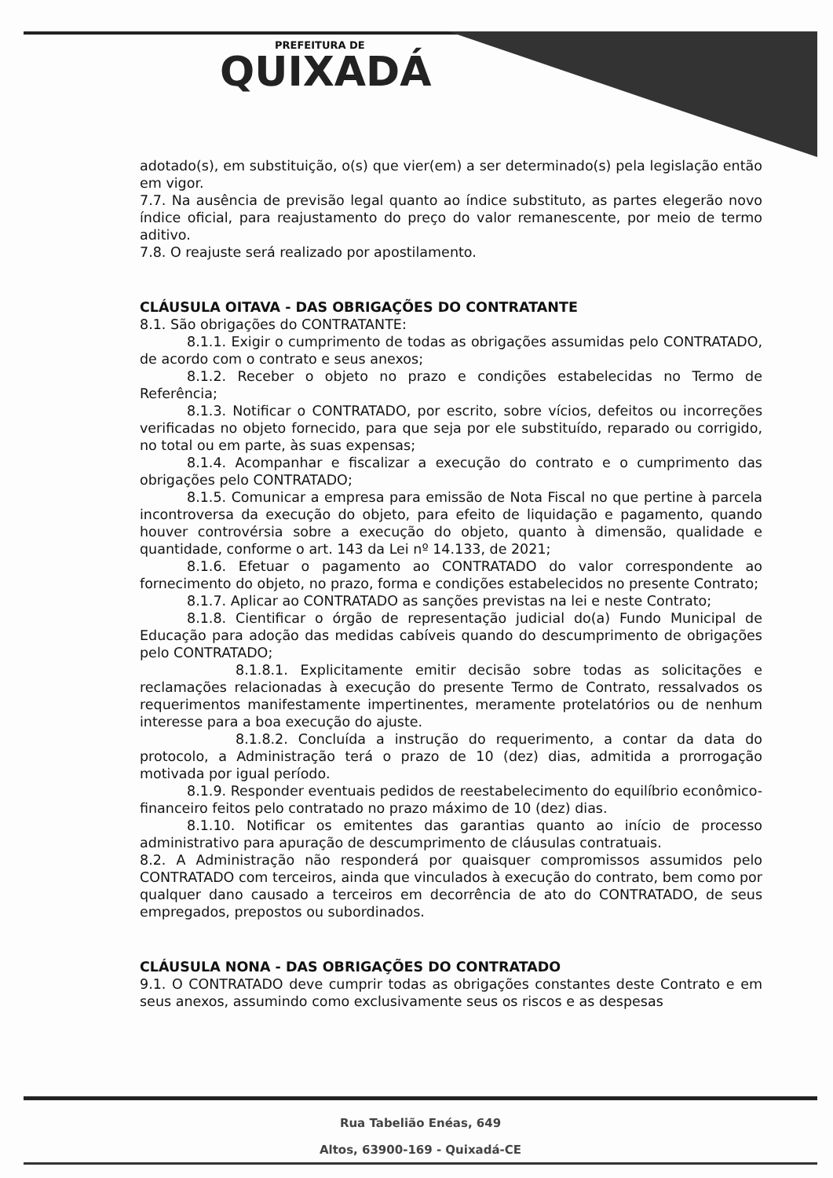PREFEITURA DE
QUIXADÁ
adotado(s), em substituição, o(s) que vier(em) a ser determinado(s) pela legislação então em vigor.
7.7. Na ausência de previsão legal quanto ao índice substituto, as partes elegerão novo índice oficial, para reajustamento do preço do valor remanescente, por meio de termo aditivo.
7.8. O reajuste será realizado por apostilamento.
CLÁUSULA OITAVA - DAS OBRIGAÇÕES DO CONTRATANTE
8.1. São obrigações do CONTRATANTE:
8.1.1. Exigir o cumprimento de todas as obrigações assumidas pelo CONTRATADO, de acordo com o contrato e seus anexos;
8.1.2. Receber o objeto no prazo e condições estabelecidas no Termo de Referência;
8.1.3. Notificar o CONTRATADO, por escrito, sobre vícios, defeitos ou incorreções verificadas no objeto fornecido, para que seja por ele substituído, reparado ou corrigido, no total ou em parte, às suas expensas;
8.1.4. Acompanhar e fiscalizar a execução do contrato e o cumprimento das obrigações pelo CONTRATADO;
8.1.5. Comunicar a empresa para emissão de Nota Fiscal no que pertine à parcela incontroversa da execução do objeto, para efeito de liquidação e pagamento, quando houver controvérsia sobre a execução do objeto, quanto à dimensão, qualidade e quantidade, conforme o art. 143 da Lei nº 14.133, de 2021;
8.1.6. Efetuar o pagamento ao CONTRATADO do valor correspondente ao fornecimento do objeto, no prazo, forma e condições estabelecidos no presente Contrato;
8.1.7. Aplicar ao CONTRATADO as sanções previstas na lei e neste Contrato;
8.1.8. Cientificar o órgão de representação judicial do(a) Fundo Municipal de Educação para adoção das medidas cabíveis quando do descumprimento de obrigações pelo CONTRATADO;
8.1.8.1. Explicitamente emitir decisão sobre todas as solicitações e reclamações relacionadas à execução do presente Termo de Contrato, ressalvados os requerimentos manifestamente impertinentes, meramente protelatórios ou de nenhum interesse para a boa execução do ajuste.
8.1.8.2. Concluída a instrução do requerimento, a contar da data do protocolo, a Administração terá o prazo de 10 (dez) dias, admitida a prorrogação motivada por igual período.
8.1.9. Responder eventuais pedidos de reestabelecimento do equilíbrio econômico-financeiro feitos pelo contratado no prazo máximo de 10 (dez) dias.
8.1.10. Notificar os emitentes das garantias quanto ao início de processo administrativo para apuração de descumprimento de cláusulas contratuais.
8.2. A Administração não responderá por quaisquer compromissos assumidos pelo CONTRATADO com terceiros, ainda que vinculados à execução do contrato, bem como por qualquer dano causado a terceiros em decorrência de ato do CONTRATADO, de seus empregados, prepostos ou subordinados.
CLÁUSULA NONA - DAS OBRIGAÇÕES DO CONTRATADO
9.1. O CONTRATADO deve cumprir todas as obrigações constantes deste Contrato e em seus anexos, assumindo como exclusivamente seus os riscos e as despesas
Rua Tabelião Enéas, 649
Altos, 63900-169 - Quixadá-CE